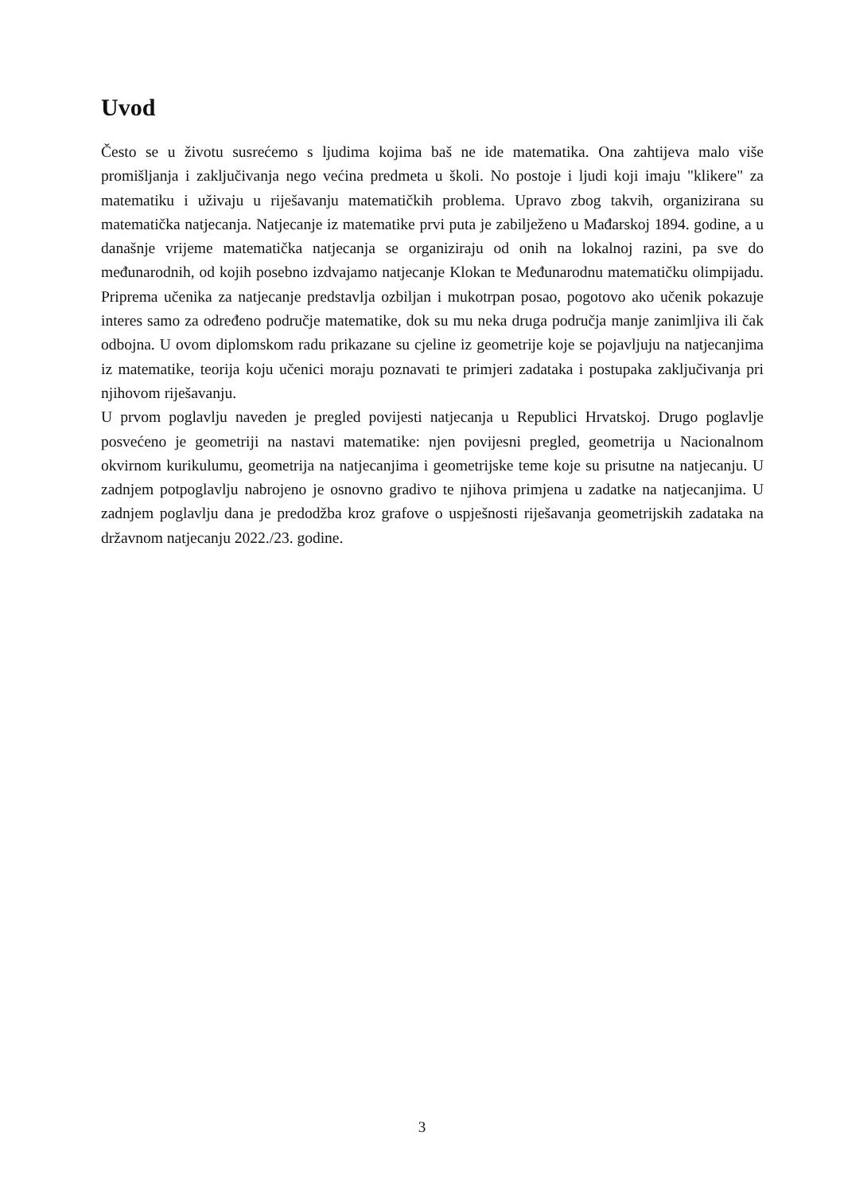Uvod
Često se u životu susrećemo s ljudima kojima baš ne ide matematika. Ona zahtijeva malo više promišljanja i zaključivanja nego većina predmeta u školi. No postoje i ljudi koji imaju "klikere" za matematiku i uživaju u riješavanju matematičkih problema. Upravo zbog takvih, organizirana su matematička natjecanja. Natjecanje iz matematike prvi puta je zabilježeno u Mađarskoj 1894. godine, a u današnje vrijeme matematička natjecanja se organiziraju od onih na lokalnoj razini, pa sve do međunarodnih, od kojih posebno izdvajamo natjecanje Klokan te Međunarodnu matematičku olimpijadu. Priprema učenika za natjecanje predstavlja ozbiljan i mukotrpan posao, pogotovo ako učenik pokazuje interes samo za određeno područje matematike, dok su mu neka druga područja manje zanimljiva ili čak odbojna. U ovom diplomskom radu prikazane su cjeline iz geometrije koje se pojavljuju na natjecanjima iz matematike, teorija koju učenici moraju poznavati te primjeri zadataka i postupaka zaključivanja pri njihovom riješavanju.
U prvom poglavlju naveden je pregled povijesti natjecanja u Republici Hrvatskoj. Drugo poglavlje posvećeno je geometriji na nastavi matematike: njen povijesni pregled, geometrija u Nacionalnom okvirnom kurikulumu, geometrija na natjecanjima i geometrijske teme koje su prisutne na natjecanju. U zadnjem potpoglavlju nabrojeno je osnovno gradivo te njihova primjena u zadatke na natjecanjima. U zadnjem poglavlju dana je predodžba kroz grafove o uspješnosti riješavanja geometrijskih zadataka na državnom natjecanju 2022./23. godine.
3